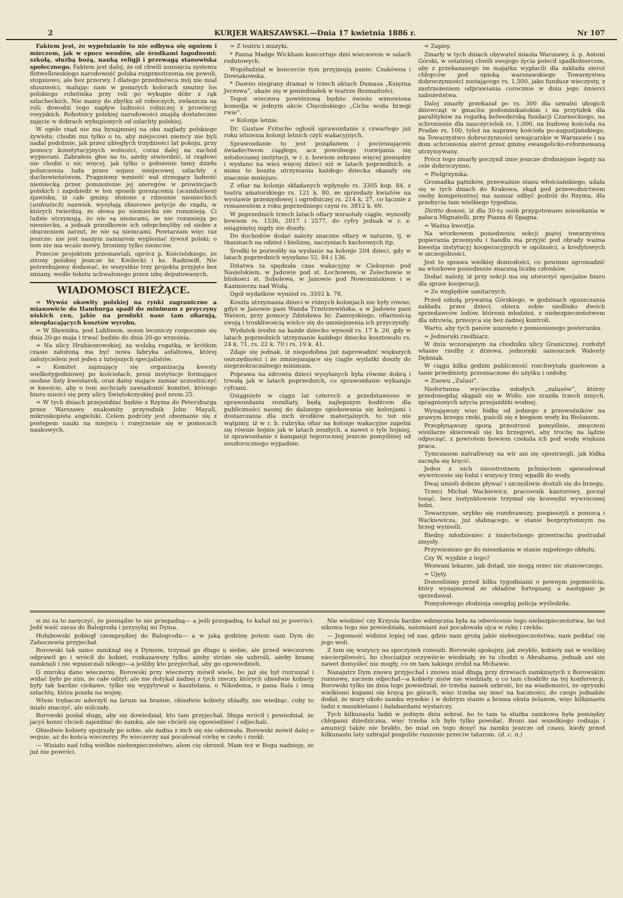2 KURJER WARSZAWSKI.—Dnia 17 kwietnia 1886 r. Nr 107
Faktem jest, że wypełnianie to nie odbywa się ogniem i mieczem, jak w epoce wendów, ale środkami łagodnemi: szkołą, służbą bożą, nauką religji i przewagą stanowiska społecznego. Faktem jest dalej, że od chwili usunięcia systemu flotwellowskiego narodowość polska rozprzestrzenia się powoli, stopniowo, ale bez przerwy. I dlatego przedmówca mój nie miał słuszności, malując nam w ponurych kolorach smutny los polskiego robotnika przy roli po wykupie dóbr z rąk szlacheckich. Nie mamy do zbytku sił roboczych, zwłaszcza na roli; dowodzi tego napływ ludności rolniczej z prowincyj rosyjskich. Robotnicy polskiej narodowości znajdą dostateczne zajęcie w dobrach wykupionych od szlachty polskiej.
W ogóle rząd nie ma bynajmniej na oku zagłady polskiego żywiołu: chodzi mu tylko o to, aby miejscowi niemcy nie byli nadal podobnie, jak przez ubiegłych trzydzieści lat pokoju, przy pomocy konstytucyjnych wolności, coraz dalej na zachód wypierani. Zabrałem głos na to, ażeby stwierdzić, iż rządowi nie chodzi o nic więcej, jak tylko o położenie tamy dziełu polszczenia ludu przez sojusz miejscowej szlachty z duchowieństwem. Pragniemy wznieść wał strzegący ludność niemiecką przez pomnożenie jej szeregów w prowincjach polskich i zapobiedz w ten sposób gorszącemu (scandalösen) zjawisku, iż całe gminy, złożone z rdzennie niemieckich (urdeutsch) nazwisk, wysyłają zbiorowe petycje do rządu, w których twierdzą, że słowa po niemiecku nie rozumieją. Ci ludzie utrzymują, że nie są niemcami, że nie rozumieją po niemiecku, a jednak przodkowie ich odepchnęliby od siebie z oburzeniem zarzut, że nie są niemcami. Powtarzam więc raz jeszcze: nie jest naszym zamiarem wypleniać żywioł polski; o tem nie ma wcale mowy, bronimy tylko niemców.
Przeciw projektom przemawiali, oprócz p. Kościelskiego, ze strony polskiej jeszcze hr. Kwilecki i ks. Radziwiłł. Nie potrzebujemy dodawać, że wszystkie trzy projekta przyjęto bez zmiany, wedle tekstu uchwalonego przez izbę deputowanych.
WIADOMOSCI BIEŻĄCE.
= Wywóz okowity polskiej na rynki zagraniczne a mianowicie do Hamburga spadł do minimum z przyczyny niskich cen, jakie na produkt nasz tam ofiarują, nieopłacających kosztów wyrobu.
= W Sławinku, pod Lublinem, sezon leczniczy rozpocznie się dnia 20-go maja i trwać będzie do dnia 20-go września.
= Na ulicy Hrubieszowskiej, za wolską rogatką, w krótkim czasie założoną ma być nowa fabryka asfaltowa, której założycielem jest jeden z tutejszych specjalistów.
= Komitet zajmujący się organizacją kwesty wielkotygodniowej po kościołach, prosi instytucje formujące osobne listy kwestarek, oraz damy mające zamiar uczestniczyć w kweście, aby o tem zechciały zawiadomić komitet, którego biuro mieści się przy ulicy Świętokrzyskiej pod nrem 25.
= W tych dniach przejeżdżać będzie z Rzymu do Petersburga przez Warszawę znakomity przyrodnik John Mayall, mikroskopista angielski. Celem podróży jest obeznanie się z postępem nauki na miejscu i rozejrzenie się w pomocach naukowych.
= Z teatru i muzyki.
* Panna Madge Wickham koncertuje dziś wieczorem w salach redutowych.
Współudział w koncercie tym przyjmują panie: Czakówna i Dowiakowska.
* Dawno niegrany dramat w trzech aktach Dumasa „Księżna Jerzowa”, ukaże się w poniedziałek w teatrze Rozmaitości.
Tegoż wieczora powtórzoną będzie świeżo wznowiona komedja w jednym akcie Chęcińskiego „Cicha woda brzegi rwie”.
= Kolonje letnie.
Dr. Gustaw Fritsche ogłosił sprawozdanie z czwartego już roku istnienia kolonji letnich czyli wakacyjnych.
Sprawozdanie to jest pożądanem i pocieszającem świadectwem ciągłego, acz powolnego rozwijania się młodocianej instytucji, w r. z. bowiem zebrano więcej pieniędzy i wysłano na wieś więcej dzieci niż w latach poprzednich, a mimo to koszta utrzymania każdego dziecka okazały się znacznie mniejsze.
Z ofiar na kolonje składanych wpłynęło rs. 3305 kop. 84, z teatru amatorskiego rs. 121 k. 80, ze sprzedaży kwiatów na wystawie przemysłowej i ogrodniczej rs. 214 k. 27, co łącznie z remanentem z roku poprzedniego czyni rs. 3812 k. 69.
W poprzednich trzech latach ofiary wzrastały ciągle, wynosiły bowiem rs. 1536, 2017 i 2577, do cyfry jednak w r. z. osiągniętej nigdy nie doszły.
Do dochodów dodać należy znaczne ofiary w naturze, tj. w tkaninach na odzież i bieliznę, naczyniach kuchennych itp.
Środki te pozwoliły na wysłanie na kolonje 204 dzieci, gdy w latach poprzednich wysyłano 52, 84 i 136.
Dziatwa ta spędzała czas wakacyjny w Cieksynie pod Nasielskiem, w Jadowie pod st. Łochowem, w Żelechowie w bliskości st. Sobolewa, w Janowie pod Nowomińskiem i w Kazimierzu nad Wisłą.
Ogół wydatków wyniósł rs. 3592 k. 78.
Koszta utrzymania dzieci w różnych kolonjach nie były równe, gdyż w Janowie pani Wanda Trzetrzewińska, a w Jadowie pani Watson, przy pomocy Zdzisława hr. Zamoyskiego, ofiarnością swoją i troskliwością wielce się do umniejszenia ich przyczyniły.
Wydatek średni na każde dziecko wynosił rs. 17 k. 26, gdy w latach poprzednich utrzymanie każdego dziecka kosztowało rs. 24 k. 71, rs. 22 k. 70 i rs. 19 k. 41.
Zdaje się jednak, iż niepodobna już zaprowadzić większych oszczędności i że zmniejszające się ciągle wydatki doszły do nieprzekraczalnego minimum.
Poprawa na zdrowiu dzieci wysyłanych była równie dobrą i trwałą jak w latach poprzednich, co sprawozdanie wykazuje cyframi.
Osiągnięte w ciągu lat czterech a przedstawione w sprawozdaniu rezultaty, będą najlepszym bodźcem dla publiczności naszej do dalszego opiekowania się kolonjami i dostarczania dla nich środków materjalnych, to też nie wątpimy, iż w r. b. rubryka ofiar na kolonje wakacyjne zapełni się równie hojnie jak w latach zeszłych, a nawet o tyle hojniej, iż sprawozdanie z kampanji tegorocznej jeszcze pomyślniej od zeszłorocznego wypadnie.
= Zapisy.
Zmarły w tych dniach obywatel miasta Warszawy, ś. p. Antoni Górski, w ostatniej chwili swojego życia polecił spadkobiercom, aby z przekazanego im majątku wypłacili dla zakładu sierot chłopców pod opieką warszawskiego Towarzystwa dobroczynności zostającego rs. 1,500, jako fundusz wieczysty, z zastrzeżeniem odprawiania corocznie w dniu jego śmierci nabożeństwa.
Dalej zmarły przekazał po rs. 300 dla szwalni ubogich dziewcząt w gmachu podominikańskim i na przytułek dla paralityków za rogatką belwederską fundacji Czarneckiego, na schronienie dla nauczycielek rs. 1,000, na budowę kościoła na Pradze rs. 100, tyleż na naprawę kościoła po-augustjańskiego, na Towarzystwo dobroczynności szwajcarskie w Warszawie i na dom schronienia sierot przez gminę ewangelicko-reformowaną utrzymywany.
Prócz tego zmarły poczynił inne jeszcze drobniejsze legaty na cele dobroczynne.
= Pielgrzymka.
Gromadka pątników, przeważnie stanu włościańskiego, udała się w tych dniach do Krakowa, zkąd pod przewodnictwem osoby kompetentnej ma zamiar odbyć podróż do Rzymu, dla przebycia tam wielkiego tygodnia.
Diritto donosi, iż dla 30-tu osób przygotowano mieszkania w pałacu Mignatelli, przy Piazza di Spagna.
= Ważna kwestja.
Na wtorkowem posiedzeniu sekcji piątej towarzystwa popierania przemysłu i handlu ma przyjść pod obrady ważna kwestja instytucyj kooperacyjnych w ogólności, a kredytowych w szczególności.
Jest to sprawa wielkiej doniosłości, co powinno zgromadzić na wtorkowe posiedzenie znaczną liczbę członków.
Dodać należy, iż przy sekcji ma się utworzyć specjalne biuro dla spraw kooperacji.
= Ze względów sanitarnych.
Przed szkołą prywatną Górskiego, w godzinach opuszczania zakładu przez dzieci, obiera sobie siedlisko dwóch sprzedawców lodów, któremi młodzież, z niebezpieczeństwem dla zdrowia, przesyca się bez żadnej kontroli.
Warto, aby tych panów usunięto z pomienionego posterunku.
= Jednoręki rzeźbiarz.
W dniu wczorajszym na chodniku ulicy Granicznej, rozłożył własne rzeźby z drzewa, jednoręki samouczek Walenty Dębniak.
W ciągu kilku godzin publiczność rozchwytała gustowne a tanie przedmioty, przeznaczone do użytku i ozdoby.
= Znowu „Zulusi”.
Niefortunna wycieczka młodych „zulusów”, którzy przedonegdaj skąpali się w Wiśle, nie zraziła trzech innych, spragnionych użycia przejażdżki wodnej.
Wynająwszy więc łódkę od jednego z przewoźników na prawym brzegu rzeki, puścili się z biegiem wody ku Bielanom.
Przepłynąwszy sporą przestrzeń pomyślnie, zmęczeni wioślarze skierowali się ku brzegowi, aby trochę na lądzie odpocząć, z powrotem bowiem czekała ich pod wodę większa praca.
Tymczasem natrafiwszy na wir ani się spostrzegli, jak łódka zaczęła się kręcić.
Jeden z nich nieostrożnem pchnięciem spowodował wywrócenie się łodzi i wszyscy trzej wpadli do wody.
Dwaj umieli dobrze pływać i szczęśliwie dostali się do brzegu.
Trzeci Michał Wackiewicz, pracownik kantorowy, począł tonąć, lecz instynktownie trzymał się krawędzi wywróconej łodzi.
Towarzysze, szybko się rozebrawszy, pospieszyli z pomocą i Wackiewicza, już słabnącego, w stanie bezprzytomnym na brzeg wynieśli.
Biedny młodzieniec z śmiertelnego przestrachu postradał zmysły.
Przywieziono go do mieszkania w stanie zupełnego obłędu.
Czy W. wyjdzie z tego?
Wezwani lekarze, jak dotąd, nie mogą orzec nic stanowczego.
= Ujęty.
Donosiliśmy przed kilku tygodniami o pewnym jegomościu, który wynajmował ze składów fortepiany, a następnie je sprzedawał.
Pomysłowego złodzieja onegdaj policja wyśledziła.
si mi za to zaręczyć, że pieniądze te nie przepadną— a jeśli przepadną, to kahał mi je powróci. Jedź waść zaraz do Balogroda i przysyłaj mi Dyma.
Hołubowski pobiegł czemprędzej do Balogrodu— a w jaką godzinę potem sam Dym do Zahoczewia przyjechał.
Borowski tak samo zamknął się z Dymem, trzymał go długo u siebie, ale przed wieczorem odprawił go i wrócił do kobiet, rozkazawszy tylko, ażeby stróże się uzbroili, ażeby bramę zamknęli i nie wpuszczali nikogo—a jeśliby kto przyjechał, aby go opowiedzieli.
O zmroku dano wieczerzę. Borowski przy wieczerzy mówił wiele, bo już się był rozruszał i widać było po nim, że całe odżył; ale nie dotykał żadnej z tych rzeczy, których obiedwie kobiety były tak bardzo ciekawe, tylko się wypytywał o kasztelana, o Nikodema, o pana Bala i inną szlachtę, która poszła na wojnę.
Wtem trębacze uderzyli na larum na bramie, obiedwie kobiety zbladły, nie wiedząc, coby to miało znaczyć, ale milczały.
Borowski posłał sługę, aby się dowiedział, kto tam przyjechał. Sługa wrócił i powiedział, że jacyś konni chcieli zajeżdżać do zamku, ale nie chcieli się opowiedzieć i odjechali.
Obiedwie kobiety spojrzały po sobie, ale żadna z nich się nie odezwała. Borowski mówił dalej o wojnie, aż do końca wieczerzy. Po wieczerzy zaś pocałował córkę w czoło i rzekł:
— Wisiało nad tobą wielkie niebezpieczeństwo, alem cię obronił. Mam też w Bogu nadzieję, że już nie powróci.
Nie wiedzieć czy Krzysia bardzo wdzięczna była za odwrócenie tego niebezpieczeństwa, bo też nikomu tego nie powiedziała, natomiast zaś pocałowała ojca w rękę i rzekła:
— Jegomość widzisz lepiej od nas, gdzie nam grożą jakie niebezpieczeństwa; nam poddać się jego woli.
Z tem się wszyscy na spoczynek rozeszli. Borowski spokojny, jak zwykle, kobiety zaś w wielkiej niecierpliwości, bo chociażjuż oczywiście wiedziały, że tu chodzi o Abrahama, jednak ani się nawet domyśleć nie mogły, co on tam takiego zrobił na Mchawie.
Nazajutrz Dym znowu przyjechał i znowu miał długą przy drzwiach zamkniętych z Borowskim rozmowę, zaczem odjechał—a kobiety znów nie wiedziały, o co tam chodziło na tej konferencji. Borowski tylko im dnia tego powiedział, że trzeba zamek uzbroić, bo na wiadomości, że opryszki wielkiemi kupami się kręcą po górach, więc trzeba się mieć na baczności, do czego jednakże dodał, że mury około zamku wysokie i w dobrym stanie a brama okuta żelazem, więc kilkunastu ludzi z muszkietami i halabardami wystarczy.
Tych kilkunastu ludzi w jednym dniu zebrał, bo to tam ta służba zamkowa była pomiędzy chłopami dziedziczna, więc trzeba ich było tylko powołać. Broni zaś wszelkiego rodzaju i amunicji także nie brakło, bo miał on tego dosyć na zamku jeszcze od czasu, kiedy przed kilkunastu laty uzbrajał pospolite ruszenie przeciw tatarom. (d. c. n.)